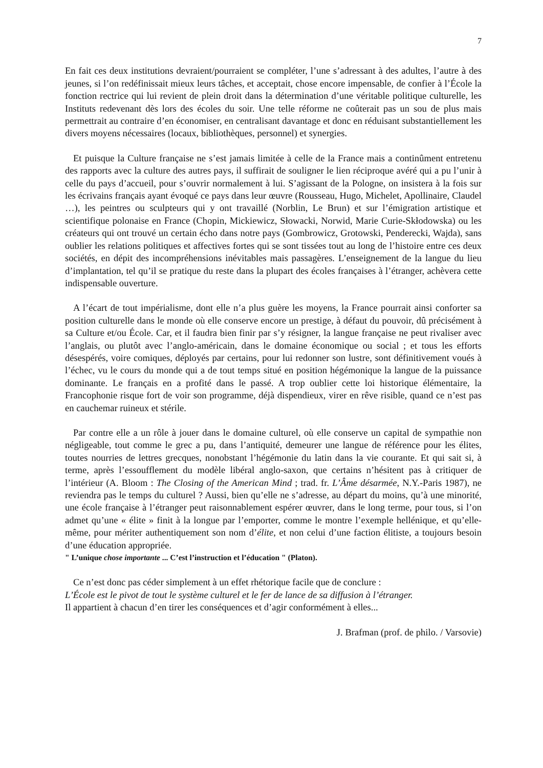7
En fait ces deux institutions devraient/pourraient se compléter, l’une s’adressant à des adultes, l’autre à des jeunes, si l’on redéfinissait mieux leurs tâches, et acceptait, chose encore impensable, de confier à l’École la fonction rectrice qui lui revient de plein droit dans la détermination d’une véritable politique culturelle, les Instituts redevenant dès lors des écoles du soir. Une telle réforme ne coûterait pas un sou de plus mais permettrait au contraire d’en économiser, en centralisant davantage et donc en réduisant substantiellement les divers moyens nécessaires (locaux, bibliothèques, personnel) et synergies.
Et puisque la Culture française ne s’est jamais limitée à celle de la France mais a continûment entretenu des rapports avec la culture des autres pays, il suffirait de souligner le lien réciproque avéré qui a pu l’unir à celle du pays d’accueil, pour s’ouvrir normalement à lui. S’agissant de la Pologne, on insistera à la fois sur les écrivains français ayant évoqué ce pays dans leur œuvre (Rousseau, Hugo, Michelet, Apollinaire, Claudel …), les peintres ou sculpteurs qui y ont travaillé (Norblin, Le Brun) et sur l’émigration artistique et scientifique polonaise en France (Chopin, Mickiewicz, Słowacki, Norwid, Marie Curie-Skłodowska) ou les créateurs qui ont trouvé un certain écho dans notre pays (Gombrowicz, Grotowski, Penderecki, Wajda), sans oublier les relations politiques et affectives fortes qui se sont tissées tout au long de l’histoire entre ces deux sociétés, en dépit des incompréhensions inévitables mais passagères. L’enseignement de la langue du lieu d’implantation, tel qu’il se pratique du reste dans la plupart des écoles françaises à l’étranger, achèvera cette indispensable ouverture.
A l’écart de tout impérialisme, dont elle n’a plus guère les moyens, la France pourrait ainsi conforter sa position culturelle dans le monde où elle conserve encore un prestige, à défaut du pouvoir, dû précisément à sa Culture et/ou École. Car, et il faudra bien finir par s’y résigner, la langue française ne peut rivaliser avec l’anglais, ou plutôt avec l’anglo-américain, dans le domaine économique ou social ; et tous les efforts désespérés, voire comiques, déployés par certains, pour lui redonner son lustre, sont définitivement voués à l’échec, vu le cours du monde qui a de tout temps situé en position hégémonique la langue de la puissance dominante. Le français en a profité dans le passé. A trop oublier cette loi historique élémentaire, la Francophonie risque fort de voir son programme, déjà dispendieux, virer en rêve risible, quand ce n’est pas en cauchemar ruineux et stérile.
Par contre elle a un rôle à jouer dans le domaine culturel, où elle conserve un capital de sympathie non négligeable, tout comme le grec a pu, dans l’antiquité, demeurer une langue de référence pour les élites, toutes nourries de lettres grecques, nonobstant l’hégémonie du latin dans la vie courante. Et qui sait si, à terme, après l’essoufflement du modèle libéral anglo-saxon, que certains n’hésitent pas à critiquer de l’intérieur (A. Bloom : The Closing of the American Mind ; trad. fr. L’Âme désarmée, N.Y.-Paris 1987), ne reviendra pas le temps du culturel ? Aussi, bien qu’elle ne s’adresse, au départ du moins, qu’à une minorité, une école française à l’étranger peut raisonnablement espérer œuvrer, dans le long terme, pour tous, si l’on admet qu’une « élite » finit à la longue par l’emporter, comme le montre l’exemple hellénique, et qu’elle-même, pour mériter authentiquement son nom d’élite, et non celui d’une faction élitiste, a toujours besoin d’une éducation appropriée.
" L’unique chose importante ... C’est l’instruction et l’éducation " (Platon).
Ce n’est donc pas céder simplement à un effet rhétorique facile que de conclure :
L’École est le pivot de tout le système culturel et le fer de lance de sa diffusion à l’étranger.
Il appartient à chacun d’en tirer les conséquences et d’agir conformément à elles...
J. Brafman (prof. de philo. / Varsovie)